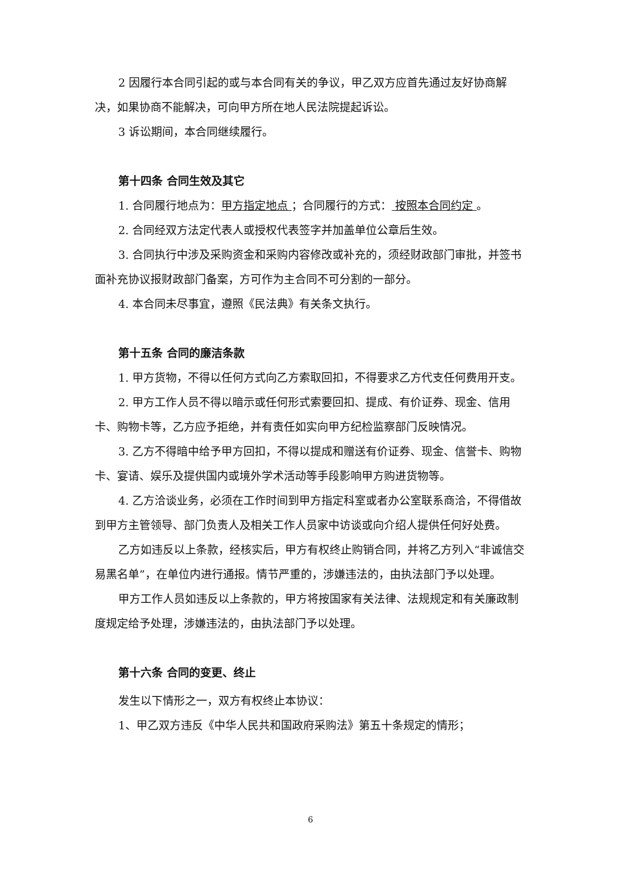2 因履行本合同引起的或与本合同有关的争议，甲乙双方应首先通过友好协商解决，如果协商不能解决，可向甲方所在地人民法院提起诉讼。
3 诉讼期间，本合同继续履行。
第十四条 合同生效及其它
1. 合同履行地点为：甲方指定地点 ；合同履行的方式： 按照本合同约定 。
2. 合同经双方法定代表人或授权代表签字并加盖单位公章后生效。
3. 合同执行中涉及采购资金和采购内容修改或补充的，须经财政部门审批，并签书面补充协议报财政部门备案，方可作为主合同不可分割的一部分。
4. 本合同未尽事宜，遵照《民法典》有关条文执行。
第十五条 合同的廉洁条款
1. 甲方货物，不得以任何方式向乙方索取回扣，不得要求乙方代支任何费用开支。
2. 甲方工作人员不得以暗示或任何形式索要回扣、提成、有价证券、现金、信用卡、购物卡等，乙方应予拒绝，并有责任如实向甲方纪检监察部门反映情况。
3. 乙方不得暗中给予甲方回扣，不得以提成和赠送有价证券、现金、信誉卡、购物卡、宴请、娱乐及提供国内或境外学术活动等手段影响甲方购进货物等。
4. 乙方洽谈业务，必须在工作时间到甲方指定科室或者办公室联系商洽，不得借故到甲方主管领导、部门负责人及相关工作人员家中访谈或向介绍人提供任何好处费。
乙方如违反以上条款，经核实后，甲方有权终止购销合同，并将乙方列入“非诚信交易黑名单”，在单位内进行通报。情节严重的，涉嫌违法的，由执法部门予以处理。
甲方工作人员如违反以上条款的，甲方将按国家有关法律、法规规定和有关廉政制度规定给予处理，涉嫌违法的，由执法部门予以处理。
第十六条 合同的变更、终止
发生以下情形之一，双方有权终止本协议：
1、甲乙双方违反《中华人民共和国政府采购法》第五十条规定的情形；
6